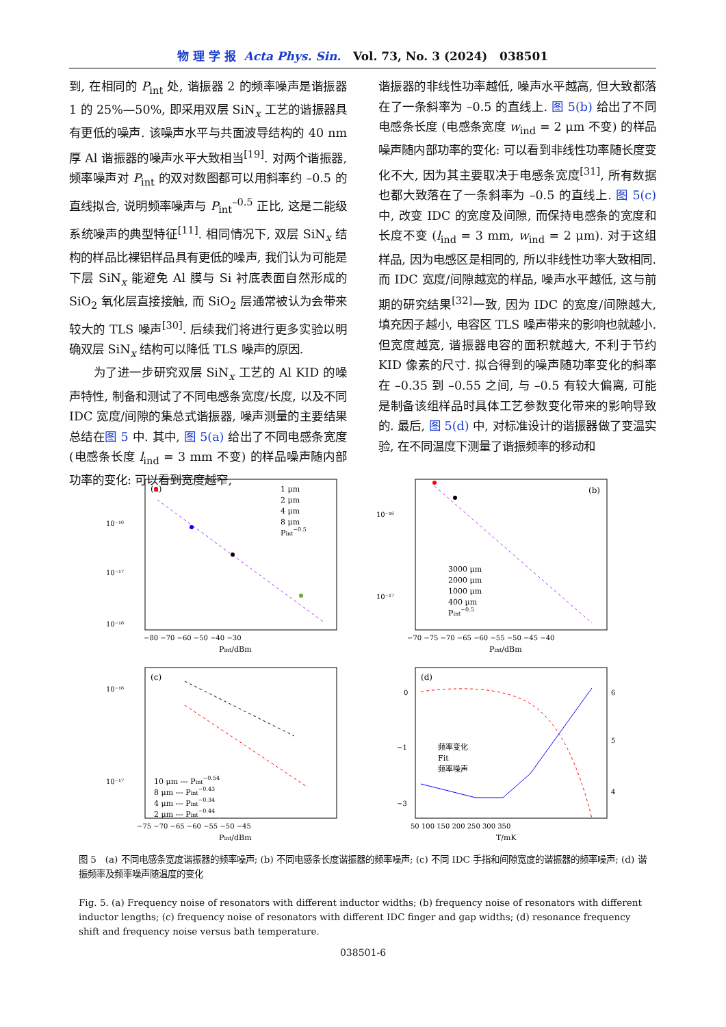物 理 学 报 Acta Phys. Sin. Vol. 73, No. 3 (2024) 038501
到, 在相同的 P<sub>int</sub> 处, 谐振器 2 的频率噪声是谐振器 1 的 25%—50%, 即采用双层 SiN<sub>x</sub> 工艺的谐振器具有更低的噪声. 该噪声水平与共面波导结构的 40 nm 厚 Al 谐振器的噪声水平大致相当<sup>[19]</sup>. 对两个谐振器, 频率噪声对 P<sub>int</sub> 的双对数图都可以用斜率约 –0.5 的直线拟合, 说明频率噪声与 P<sub>int</sub><sup>–0.5</sup> 正比, 这是二能级系统噪声的典型特征<sup>[11]</sup>. 相同情况下, 双层 SiN<sub>x</sub> 结构的样品比裸铝样品具有更低的噪声, 我们认为可能是下层 SiN<sub>x</sub> 能避免 Al 膜与 Si 衬底表面自然形成的 SiO<sub>2</sub> 氧化层直接接触, 而 SiO<sub>2</sub> 层通常被认为会带来较大的 TLS 噪声<sup>[30]</sup>. 后续我们将进行更多实验以明确双层 SiN<sub>x</sub> 结构可以降低 TLS 噪声的原因.
  为了进一步研究双层 SiN<sub>x</sub> 工艺的 Al KID 的噪声特性, 制备和测试了不同电感条宽度/长度, 以及不同 IDC 宽度/间隙的集总式谐振器, 噪声测量的主要结果总结在图 5 中. 其中, 图 5(a) 给出了不同电感条宽度 (电感条长度 l<sub>ind</sub> = 3 mm 不变) 的样品噪声随内部功率的变化: 可以看到宽度越窄,
谐振器的非线性功率越低, 噪声水平越高, 但大致都落在了一条斜率为 –0.5 的直线上. 图 5(b) 给出了不同电感条长度 (电感条宽度 w<sub>ind</sub> = 2 μm 不变) 的样品噪声随内部功率的变化: 可以看到非线性功率随长度变化不大, 因为其主要取决于电感条宽度<sup>[31]</sup>, 所有数据也都大致落在了一条斜率为 –0.5 的直线上. 图 5(c) 中, 改变 IDC 的宽度及间隙, 而保持电感条的宽度和长度不变 (l<sub>ind</sub> = 3 mm, w<sub>ind</sub> = 2 μm). 对于这组样品, 因为电感区是相同的, 所以非线性功率大致相同. 而 IDC 宽度/间隙越宽的样品, 噪声水平越低, 这与前期的研究结果<sup>[32]</sup>一致, 因为 IDC 的宽度/间隙越大, 填充因子越小, 电容区 TLS 噪声带来的影响也就越小. 但宽度越宽, 谐振器电容的面积就越大, 不利于节约 KID 像素的尺寸. 拟合得到的噪声随功率变化的斜率在 –0.35 到 –0.55 之间, 与 –0.5 有较大偏离, 可能是制备该组样品时具体工艺参数变化带来的影响导致的. 最后, 图 5(d) 中, 对标准设计的谐振器做了变温实验, 在不同温度下测量了谐振频率的移动和
(a)
1 μm
2 μm
4 μm
8 μm
Pint−0.5
10⁻¹⁶
10⁻¹⁷
10⁻¹⁸
−80 −70 −60 −50 −40 −30
Pint/dBm
(b)
3000 μm
2000 μm
1000 μm
400 μm
Pint−0.5
10⁻¹⁶
10⁻¹⁷
−70 −75 −70 −65 −60 −55 −50 −45 −40
Pint/dBm
(c)
10 μm --- Pint−0.54
8 μm --- Pint−0.43
4 μm --- Pint−0.34
2 μm --- Pint−0.44
10⁻¹⁶
10⁻¹⁷
−75 −70 −65 −60 −55 −50 −45
Pint/dBm
(d)
频率变化
Fit
频率噪声
0
−1
−3
6
5
4
50 100 150 200 250 300 350
T/mK
图 5 (a) 不同电感条宽度谐振器的频率噪声; (b) 不同电感条长度谐振器的频率噪声; (c) 不同 IDC 手指和间隙宽度的谐振器的频率噪声; (d) 谐振频率及频率噪声随温度的变化
Fig. 5. (a) Frequency noise of resonators with different inductor widths; (b) frequency noise of resonators with different inductor lengths; (c) frequency noise of resonators with different IDC finger and gap widths; (d) resonance frequency shift and frequency noise versus bath temperature.
038501-6